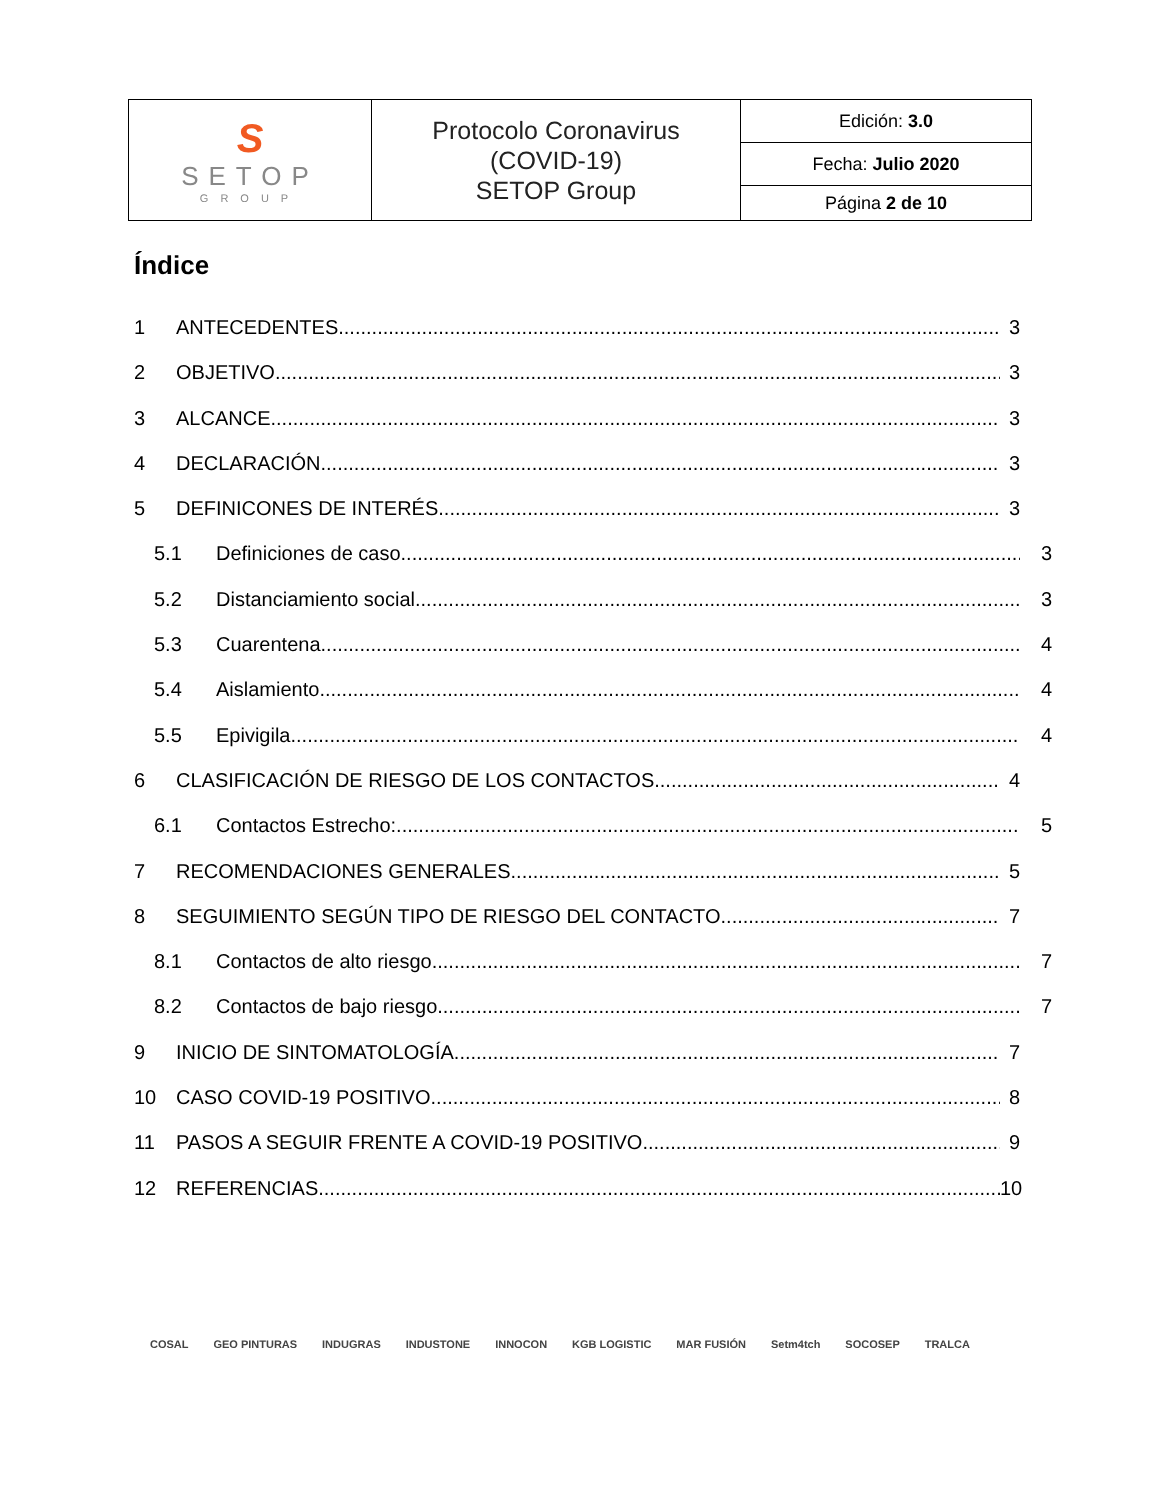| S SETOP GROUP | Protocolo Coronavirus (COVID-19) SETOP Group | Edición: 3.0 |
| | | Fecha: Julio 2020 |
| | | Página 2 de 10 |
Índice
1 ANTECEDENTES 3
2 OBJETIVO 3
3 ALCANCE 3
4 DECLARACIÓN 3
5 DEFINICONES DE INTERÉS 3
5.1 Definiciones de caso 3
5.2 Distanciamiento social 3
5.3 Cuarentena 4
5.4 Aislamiento 4
5.5 Epivigila 4
6 CLASIFICACIÓN DE RIESGO DE LOS CONTACTOS 4
6.1 Contactos Estrecho: 5
7 RECOMENDACIONES GENERALES 5
8 SEGUIMIENTO SEGÚN TIPO DE RIESGO DEL CONTACTO 7
8.1 Contactos de alto riesgo 7
8.2 Contactos de bajo riesgo 7
9 INICIO DE SINTOMATOLOGÍA 7
10 CASO COVID-19 POSITIVO 8
11 PASOS A SEGUIR FRENTE A COVID-19 POSITIVO 9
12 REFERENCIAS 10
COSAL GEO PINTURAS INDUGRAS INDUSTONE INNOCON KGB LOGISTIC MAR FUSIÓN Setm4tch SOCOSEP TRALCA